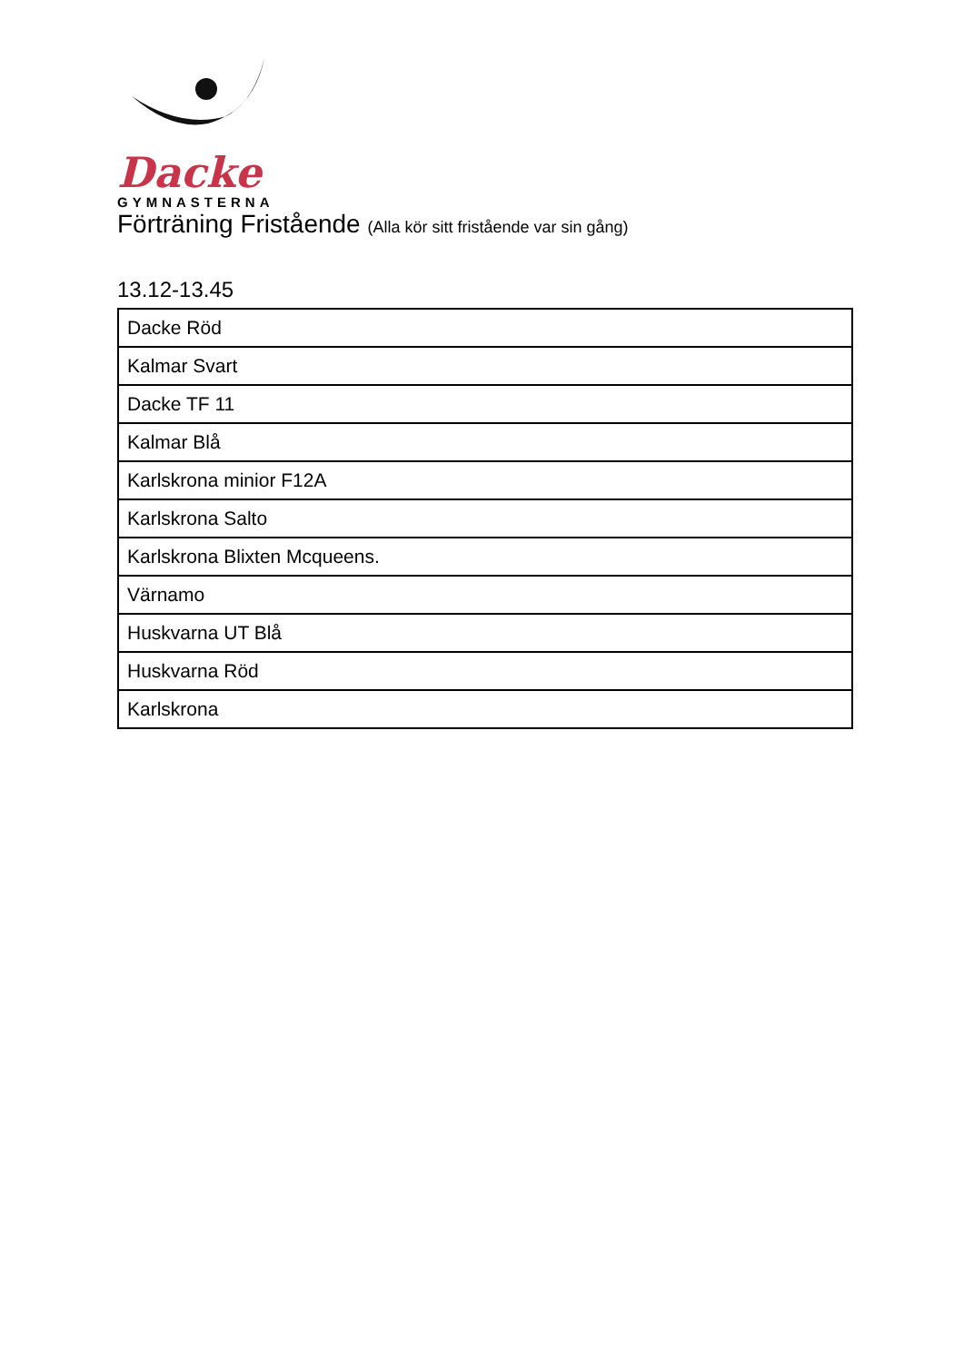Dacke
GYMNASTERNA
Förträning Fristående (Alla kör sitt fristående var sin gång)
13.12-13.45
| Dacke Röd |
| Kalmar Svart |
| Dacke TF 11 |
| Kalmar Blå |
| Karlskrona minior F12A |
| Karlskrona Salto |
| Karlskrona Blixten Mcqueens. |
| Värnamo |
| Huskvarna UT Blå |
| Huskvarna Röd |
| Karlskrona |